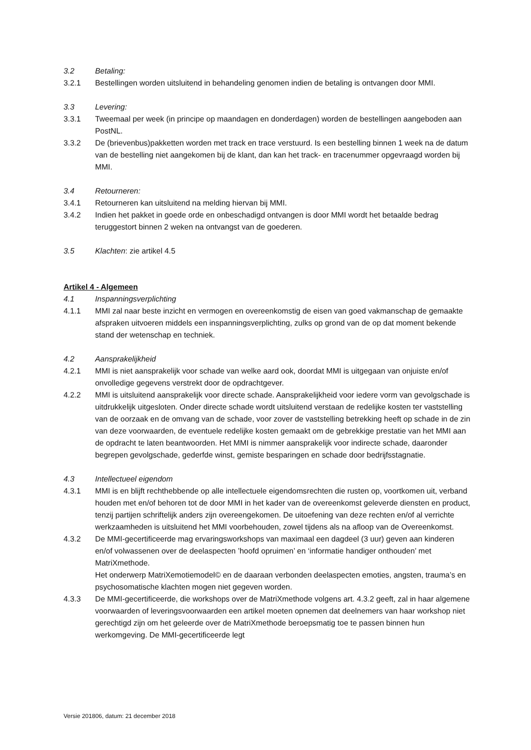3.2 Betaling:
3.2.1 Bestellingen worden uitsluitend in behandeling genomen indien de betaling is ontvangen door MMI.
3.3 Levering:
3.3.1 Tweemaal per week (in principe op maandagen en donderdagen) worden de bestellingen aangeboden aan PostNL.
3.3.2 De (brievenbus)pakketten worden met track en trace verstuurd. Is een bestelling binnen 1 week na de datum van de bestelling niet aangekomen bij de klant, dan kan het track- en tracenummer opgevraagd worden bij MMI.
3.4 Retourneren:
3.4.1 Retourneren kan uitsluitend na melding hiervan bij MMI.
3.4.2 Indien het pakket in goede orde en onbeschadigd ontvangen is door MMI wordt het betaalde bedrag teruggestort binnen 2 weken na ontvangst van de goederen.
3.5 Klachten: zie artikel 4.5
Artikel 4 - Algemeen
4.1 Inspanningsverplichting
4.1.1 MMI zal naar beste inzicht en vermogen en overeenkomstig de eisen van goed vakmanschap de gemaakte afspraken uitvoeren middels een inspanningsverplichting, zulks op grond van de op dat moment bekende stand der wetenschap en techniek.
4.2 Aansprakelijkheid
4.2.1 MMI is niet aansprakelijk voor schade van welke aard ook, doordat MMI is uitgegaan van onjuiste en/of onvolledige gegevens verstrekt door de opdrachtgever.
4.2.2 MMI is uitsluitend aansprakelijk voor directe schade. Aansprakelijkheid voor iedere vorm van gevolgschade is uitdrukkelijk uitgesloten. Onder directe schade wordt uitsluitend verstaan de redelijke kosten ter vaststelling van de oorzaak en de omvang van de schade, voor zover de vaststelling betrekking heeft op schade in de zin van deze voorwaarden, de eventuele redelijke kosten gemaakt om de gebrekkige prestatie van het MMI aan de opdracht te laten beantwoorden. Het MMI is nimmer aansprakelijk voor indirecte schade, daaronder begrepen gevolgschade, gederfde winst, gemiste besparingen en schade door bedrijfsstagnatie.
4.3 Intellectueel eigendom
4.3.1 MMI is en blijft rechthebbende op alle intellectuele eigendomsrechten die rusten op, voortkomen uit, verband houden met en/of behoren tot de door MMI in het kader van de overeenkomst geleverde diensten en product, tenzij partijen schriftelijk anders zijn overeengekomen. De uitoefening van deze rechten en/of al verrichte werkzaamheden is uitsluitend het MMI voorbehouden, zowel tijdens als na afloop van de Overeenkomst.
4.3.2 De MMI-gecertificeerde mag ervaringsworkshops van maximaal een dagdeel (3 uur) geven aan kinderen en/of volwassenen over de deelaspecten ’hoofd opruimen’ en ‘informatie handiger onthouden’ met MatriXmethode.
Het onderwerp MatriXemotiemodel© en de daaraan verbonden deelaspecten emoties, angsten, trauma’s en psychosomatische klachten mogen niet gegeven worden.
4.3.3 De MMI-gecertificeerde, die workshops over de MatriXmethode volgens art. 4.3.2 geeft, zal in haar algemene voorwaarden of leveringsvoorwaarden een artikel moeten opnemen dat deelnemers van haar workshop niet gerechtigd zijn om het geleerde over de MatriXmethode beroepsmatig toe te passen binnen hun werkomgeving. De MMI-gecertificeerde legt
Versie 201806, datum: 21 december 2018